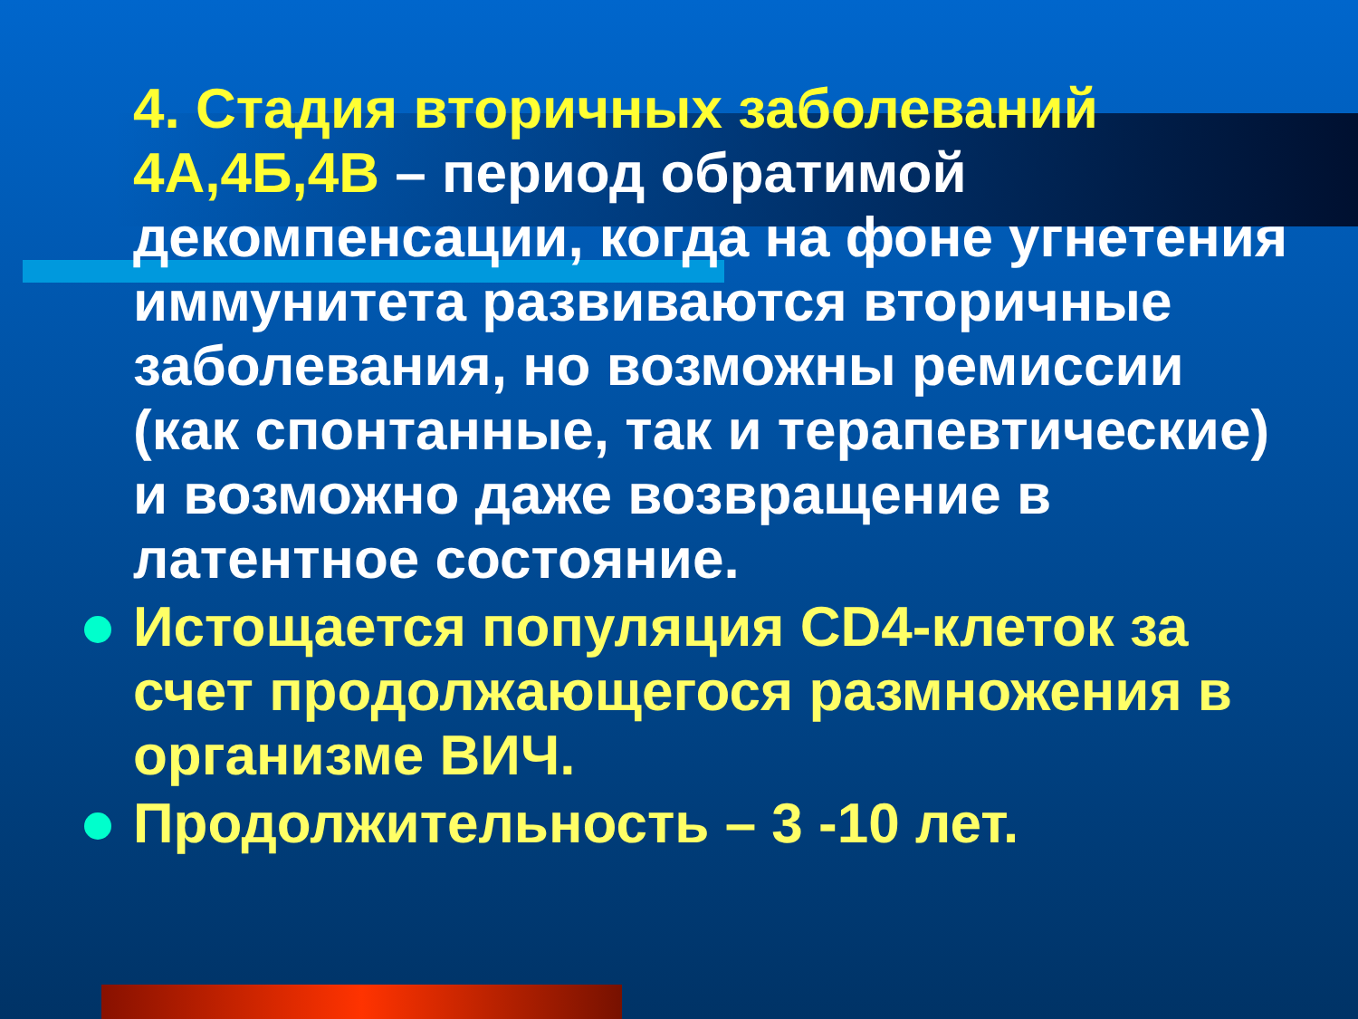4. Стадия вторичных заболеваний 4А,4Б,4В – период обратимой декомпенсации, когда на фоне угнетения иммунитета развиваются вторичные заболевания, но возможны ремиссии (как спонтанные, так и терапевтические) и возможно даже возвращение в латентное состояние.
Истощается популяция CD4-клеток за счет продолжающегося размножения в организме ВИЧ.
Продолжительность – 3 -10 лет.